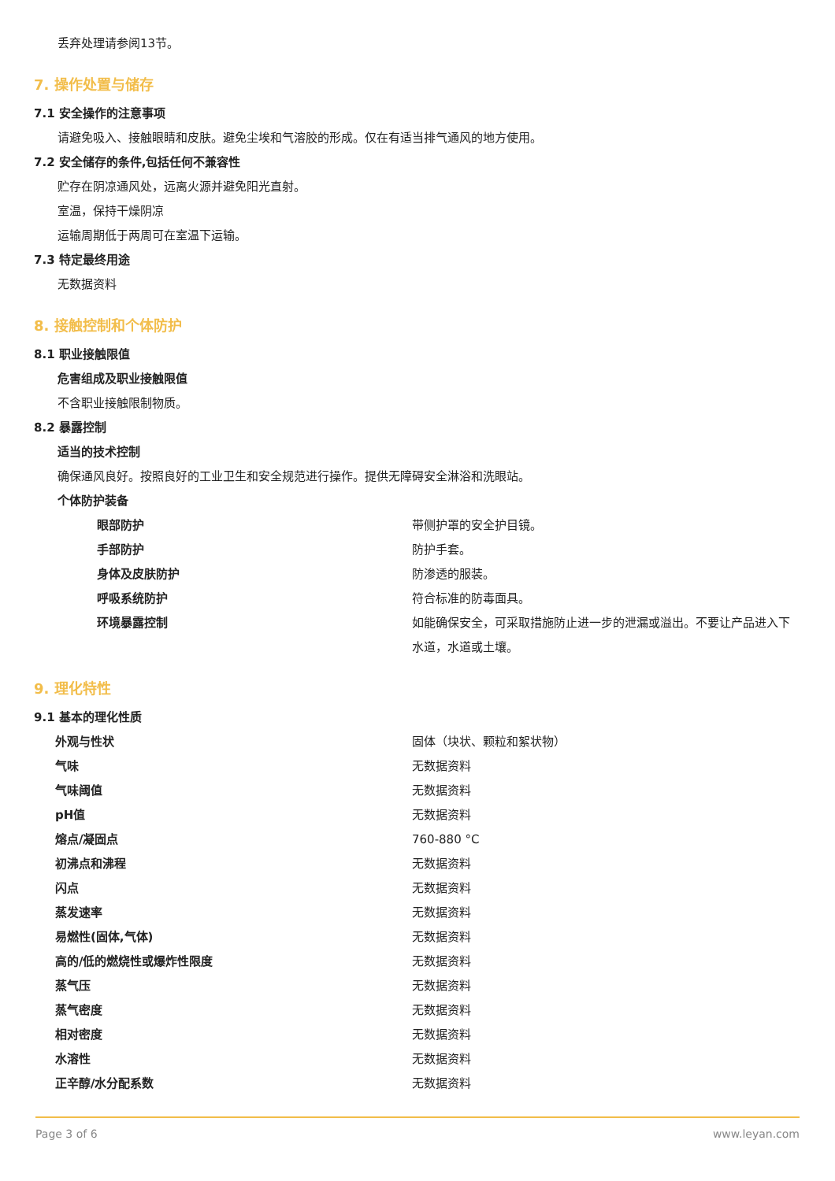丢弃处理请参阅13节。
7. 操作处置与储存
7.1 安全操作的注意事项
请避免吸入、接触眼睛和皮肤。避免尘埃和气溶胶的形成。仅在有适当排气通风的地方使用。
7.2 安全储存的条件,包括任何不兼容性
贮存在阴凉通风处，远离火源并避免阳光直射。
室温，保持干燥阴凉
运输周期低于两周可在室温下运输。
7.3 特定最终用途
无数据资料
8. 接触控制和个体防护
8.1 职业接触限值
危害组成及职业接触限值
不含职业接触限制物质。
8.2 暴露控制
适当的技术控制
确保通风良好。按照良好的工业卫生和安全规范进行操作。提供无障碍安全淋浴和洗眼站。
个体防护装备
| 眼部防护 | 带侧护罩的安全护目镜。 |
| 手部防护 | 防护手套。 |
| 身体及皮肤防护 | 防渗透的服装。 |
| 呼吸系统防护 | 符合标准的防毒面具。 |
| 环境暴露控制 | 如能确保安全，可采取措施防止进一步的泄漏或溢出。不要让产品进入下水道，水道或土壤。 |
9. 理化特性
9.1 基本的理化性质
| 外观与性状 | 固体（块状、颗粒和絮状物） |
| 气味 | 无数据资料 |
| 气味阈值 | 无数据资料 |
| pH值 | 无数据资料 |
| 熔点/凝固点 | 760-880 °C |
| 初沸点和沸程 | 无数据资料 |
| 闪点 | 无数据资料 |
| 蒸发速率 | 无数据资料 |
| 易燃性(固体,气体) | 无数据资料 |
| 高的/低的燃烧性或爆炸性限度 | 无数据资料 |
| 蒸气压 | 无数据资料 |
| 蒸气密度 | 无数据资料 |
| 相对密度 | 无数据资料 |
| 水溶性 | 无数据资料 |
| 正辛醇/水分配系数 | 无数据资料 |
Page 3 of 6 www.leyan.com